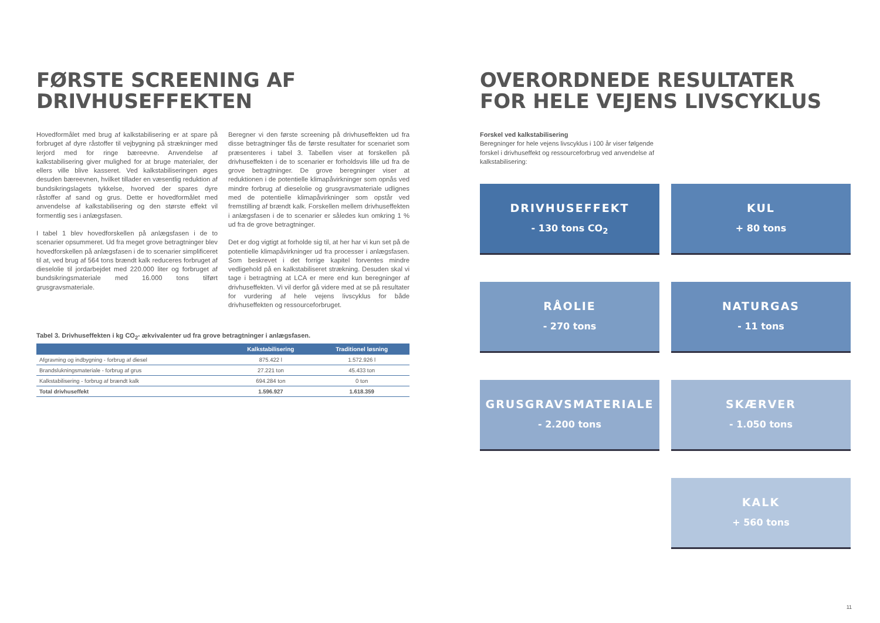FØRSTE SCREENING AF
DRIVHUSEFFEKTEN
Hovedformålet med brug af kalkstabilisering er at spare på forbruget af dyre råstoffer til vejbygning på strækninger med lerjord med for ringe bæreevne. Anvendelse af kalkstabilisering giver mulighed for at bruge materialer, der ellers ville blive kasseret. Ved kalkstabiliseringen øges desuden bæreevnen, hvilket tillader en væsentlig reduktion af bundsikringslagets tykkelse, hvorved der spares dyre råstoffer af sand og grus. Dette er hovedformålet med anvendelse af kalkstabilisering og den største effekt vil formentlig ses i anlægsfasen.
I tabel 1 blev hovedforskellen på anlægsfasen i de to scenarier opsummeret. Ud fra meget grove betragtninger blev hovedforskellen på anlægsfasen i de to scenarier simplificeret til at, ved brug af 564 tons brændt kalk reduceres forbruget af dieselolie til jordarbejdet med 220.000 liter og forbruget af bundsikringsmateriale med 16.000 tons tilført grusgravsmateriale.
Beregner vi den første screening på drivhuseffekten ud fra disse betragtninger fås de første resultater for scenariet som præsenteres i tabel 3. Tabellen viser at forskellen på drivhuseffekten i de to scenarier er forholdsvis lille ud fra de grove betragtninger. De grove beregninger viser at reduktionen i de potentielle klimapåvirkninger som opnås ved mindre forbrug af dieselolie og grusgravsmateriale udlignes med de potentielle klimapåvirkninger som opstår ved fremstilling af brændt kalk. Forskellen mellem drivhuseffekten i anlægsfasen i de to scenarier er således kun omkring 1 % ud fra de grove betragtninger.
Det er dog vigtigt at forholde sig til, at her har vi kun set på de potentielle klimapåvirkninger ud fra processer i anlægsfasen. Som beskrevet i det forrige kapitel forventes mindre vedligehold på en kalkstabiliseret strækning. Desuden skal vi tage i betragtning at LCA er mere end kun beregninger af drivhuseffekten. Vi vil derfor gå videre med at se på resultater for vurdering af hele vejens livscyklus for både drivhuseffekten og ressourceforbruget.
Tabel 3. Drivhuseffekten i kg CO<sub>2</sub>- ækvivalenter ud fra grove betragtninger i anlægsfasen.
| | Kalkstabilisering | Traditionel løsning |
| --- | --- | --- |
| Afgravning og indbygning - forbrug af diesel | 875.422 l | 1.572.926 l |
| Brandslukningsmateriale - forbrug af grus | 27.221 ton | 45.433 ton |
| Kalkstabilisering - forbrug af brændt kalk | 694.284 ton | 0 ton |
| Total drivhuseffekt | 1.596.927 | 1.618.359 |
OVERORDNEDE RESULTATER
FOR HELE VEJENS LIVSCYKLUS
Forskel ved kalkstabilisering
Beregninger for hele vejens livscyklus i 100 år viser følgende forskel i drivhuseffekt og ressourceforbrug ved anvendelse af kalkstabilisering:
DRIVHUSEFFEKT
- 130 tons CO<sub>2</sub>
KUL
+ 80 tons
RÅOLIE
- 270 tons
NATURGAS
- 11 tons
GRUSGRAVSMATERIALE
- 2.200 tons
SKÆRVER
- 1.050 tons
KALK
+ 560 tons
11